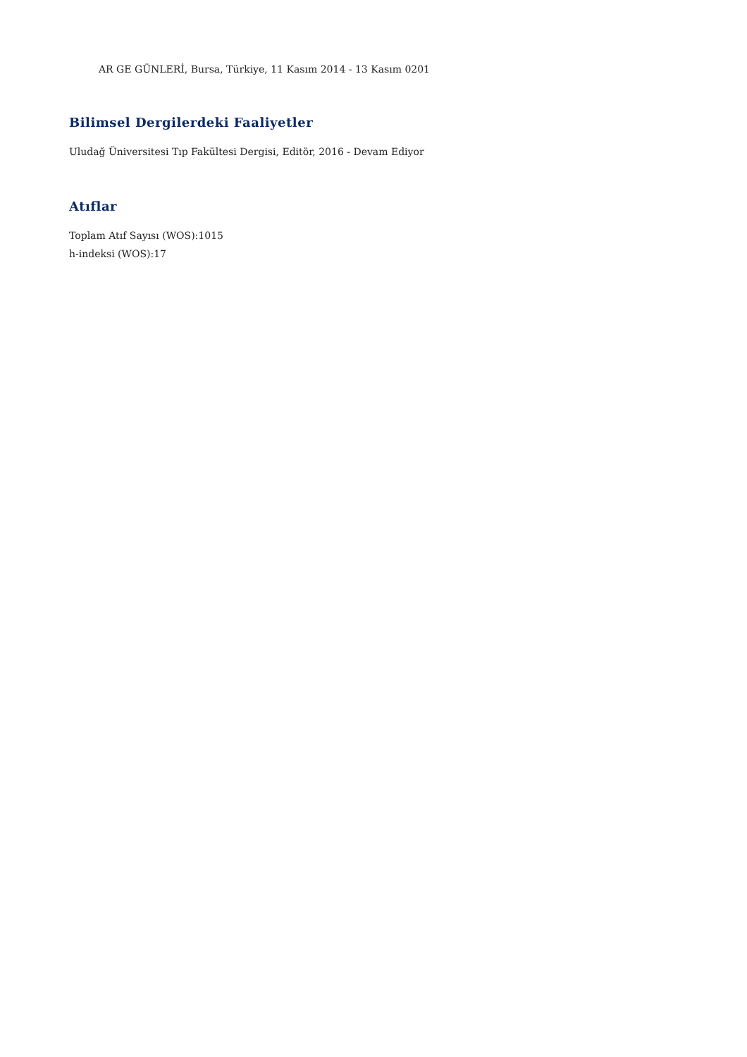AR GE GÜNLERİ, Bursa, Türkiye, 11 Kasım 2014 - 13 Kasım 0201
Bilimsel Dergilerdeki Faaliyetler
Uludağ Üniversitesi Tıp Fakültesi Dergisi, Editör, 2016 - Devam Ediyor
Atıflar
Toplam Atıf Sayısı (WOS):1015
h-indeksi (WOS):17